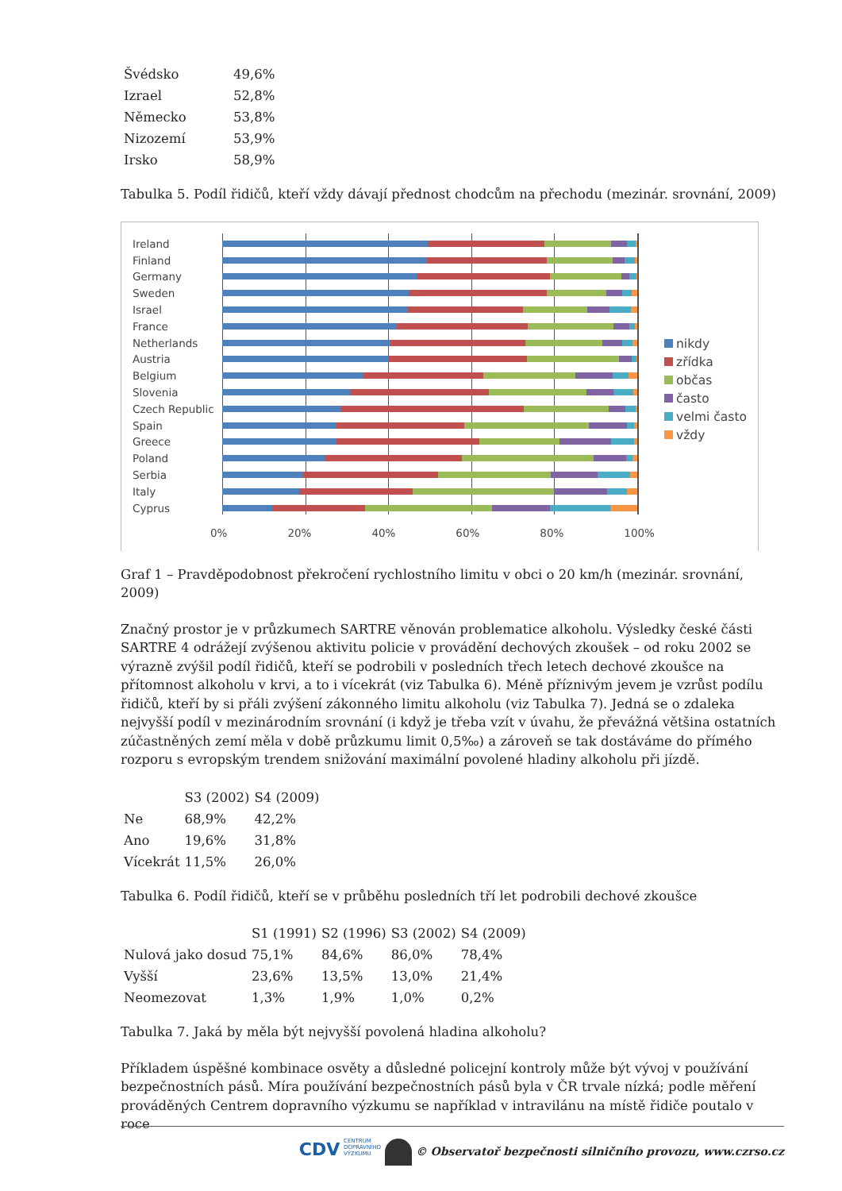| Švédsko | 49,6% |
| Izrael | 52,8% |
| Německo | 53,8% |
| Nizozemí | 53,9% |
| Irsko | 58,9% |
Tabulka 5. Podíl řidičů, kteří vždy dávají přednost chodcům na přechodu (mezinár. srovnání, 2009)
Ireland
Finland
Germany
Sweden
Israel
France
Netherlands
Austria
Belgium
Slovenia
Czech Republic
Spain
Greece
Poland
Serbia
Italy
Cyprus
0% 20% 40% 60% 80% 100%
nikdy
zřídka
občas
často
velmi často
vždy
Graf 1 – Pravděpodobnost překročení rychlostního limitu v obci o 20 km/h (mezinár. srovnání, 2009)
Značný prostor je v průzkumech SARTRE věnován problematice alkoholu. Výsledky české části SARTRE 4 odrážejí zvýšenou aktivitu policie v provádění dechových zkoušek – od roku 2002 se výrazně zvýšil podíl řidičů, kteří se podrobili v posledních třech letech dechové zkoušce na přítomnost alkoholu v krvi, a to i vícekrát (viz Tabulka 6). Méně příznivým jevem je vzrůst podílu řidičů, kteří by si přáli zvýšení zákonného limitu alkoholu (viz Tabulka 7). Jedná se o zdaleka nejvyšší podíl v mezinárodním srovnání (i když je třeba vzít v úvahu, že převážná většina ostatních zúčastněných zemí měla v době průzkumu limit 0,5‰) a zároveň se tak dostáváme do přímého rozporu s evropským trendem snižování maximální povolené hladiny alkoholu při jízdě.
| | S3 (2002) | S4 (2009) |
| --- | --- | --- |
| Ne | 68,9% | 42,2% |
| Ano | 19,6% | 31,8% |
| Vícekrát | 11,5% | 26,0% |
Tabulka 6. Podíl řidičů, kteří se v průběhu posledních tří let podrobili dechové zkoušce
| | S1 (1991) | S2 (1996) | S3 (2002) | S4 (2009) |
| --- | --- | --- | --- | --- |
| Nulová jako dosud | 75,1% | 84,6% | 86,0% | 78,4% |
| Vyšší | 23,6% | 13,5% | 13,0% | 21,4% |
| Neomezovat | 1,3% | 1,9% | 1,0% | 0,2% |
Tabulka 7. Jaká by měla být nejvyšší povolená hladina alkoholu?
Příkladem úspěšné kombinace osvěty a důsledné policejní kontroly může být vývoj v používání bezpečnostních pásů. Míra používání bezpečnostních pásů byla v ČR trvale nízká; podle měření prováděných Centrem dopravního výzkumu se například v intravilánu na místě řidiče poutalo v roce
CDV CENTRUM
DOPRAVNÍHO
VÝZKUMU © Observatoř bezpečnosti silničního provozu, www.czrso.cz